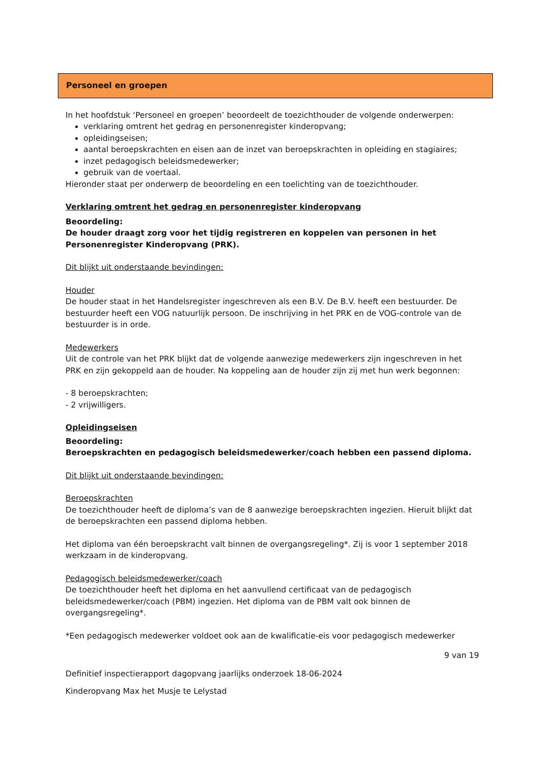Personeel en groepen
In het hoofdstuk ‘Personeel en groepen’ beoordeelt de toezichthouder de volgende onderwerpen:
verklaring omtrent het gedrag en personenregister kinderopvang;
opleidingseisen;
aantal beroepskrachten en eisen aan de inzet van beroepskrachten in opleiding en stagiaires;
inzet pedagogisch beleidsmedewerker;
gebruik van de voertaal.
Hieronder staat per onderwerp de beoordeling en een toelichting van de toezichthouder.
Verklaring omtrent het gedrag en personenregister kinderopvang
Beoordeling:
De houder draagt zorg voor het tijdig registreren en koppelen van personen in het Personenregister Kinderopvang (PRK).
Dit blijkt uit onderstaande bevindingen:
Houder
De houder staat in het Handelsregister ingeschreven als een B.V. De B.V. heeft een bestuurder. De bestuurder heeft een VOG natuurlijk persoon. De inschrijving in het PRK en de VOG-controle van de bestuurder is in orde.
Medewerkers
Uit de controle van het PRK blijkt dat de volgende aanwezige medewerkers zijn ingeschreven in het PRK en zijn gekoppeld aan de houder. Na koppeling aan de houder zijn zij met hun werk begonnen:
- 8 beroepskrachten;
- 2 vrijwilligers.
Opleidingseisen
Beoordeling:
Beroepskrachten en pedagogisch beleidsmedewerker/coach hebben een passend diploma.
Dit blijkt uit onderstaande bevindingen:
Beroepskrachten
De toezichthouder heeft de diploma’s van de 8 aanwezige beroepskrachten ingezien. Hieruit blijkt dat de beroepskrachten een passend diploma hebben.
Het diploma van één beroepskracht valt binnen de overgangsregeling*. Zij is voor 1 september 2018 werkzaam in de kinderopvang.
Pedagogisch beleidsmedewerker/coach
De toezichthouder heeft het diploma en het aanvullend certificaat van de pedagogisch beleidsmedewerker/coach (PBM) ingezien. Het diploma van de PBM valt ook binnen de overgangsregeling*.
*Een pedagogisch medewerker voldoet ook aan de kwalificatie-eis voor pedagogisch medewerker
9 van 19
Definitief inspectierapport dagopvang jaarlijks onderzoek 18-06-2024
Kinderopvang Max het Musje te Lelystad